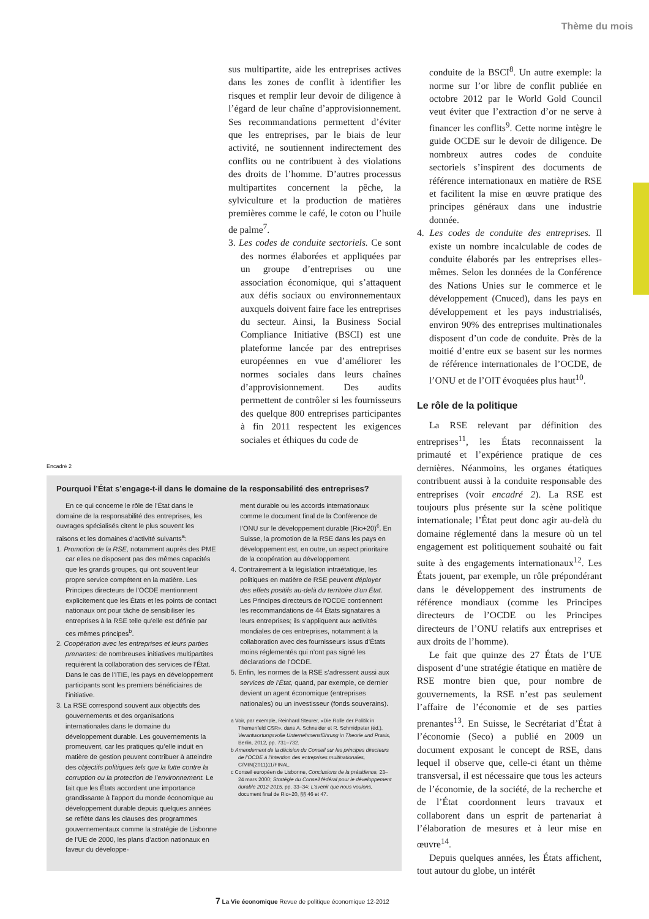Thème du mois
sus multipartite, aide les entreprises actives dans les zones de conflit à identifier les risques et remplir leur devoir de diligence à l’égard de leur chaîne d’approvisionnement. Ses recommandations permettent d’éviter que les entreprises, par le biais de leur activité, ne soutiennent indirectement des conflits ou ne contribuent à des violations des droits de l’homme. D’autres processus multipartites concernent la pêche, la sylviculture et la production de matières premières comme le café, le coton ou l’huile de palme<sup>7</sup>.
3. Les codes de conduite sectoriels. Ce sont des normes élaborées et appliquées par un groupe d’entreprises ou une association économique, qui s’attaquent aux défis sociaux ou environnementaux auxquels doivent faire face les entreprises du secteur. Ainsi, la Business Social Compliance Initiative (BSCI) est une plateforme lancée par des entreprises européennes en vue d’améliorer les normes sociales dans leurs chaînes d’approvisionnement. Des audits permettent de contrôler si les fournisseurs des quelque 800 entreprises participantes à fin 2011 respectent les exigences sociales et éthiques du code de
conduite de la BSCI<sup>8</sup>. Un autre exemple: la norme sur l’or libre de conflit publiée en octobre 2012 par le World Gold Council veut éviter que l’extraction d’or ne serve à financer les conflits<sup>9</sup>. Cette norme intègre le guide OCDE sur le devoir de diligence. De nombreux autres codes de conduite sectoriels s’inspirent des documents de référence internationaux en matière de RSE et facilitent la mise en œuvre pratique des principes généraux dans une industrie donnée.
4. Les codes de conduite des entreprises. Il existe un nombre incalculable de codes de conduite élaborés par les entreprises elles-mêmes. Selon les données de la Conférence des Nations Unies sur le commerce et le développement (Cnuced), dans les pays en développement et les pays industrialisés, environ 90% des entreprises multinationales disposent d’un code de conduite. Près de la moitié d’entre eux se basent sur les normes de référence internationales de l’OCDE, de l’ONU et de l’OIT évoquées plus haut<sup>10</sup>.
Le rôle de la politique
La RSE relevant par définition des entreprises<sup>11</sup>, les États reconnaissent la primauté et l’expérience pratique de ces dernières. Néanmoins, les organes étatiques contribuent aussi à la conduite responsable des entreprises (voir encadré 2). La RSE est toujours plus présente sur la scène politique internationale; l’État peut donc agir au-delà du domaine réglementé dans la mesure où un tel engagement est politiquement souhaité ou fait suite à des engagements internationaux<sup>12</sup>. Les États jouent, par exemple, un rôle prépondérant dans le développement des instruments de référence mondiaux (comme les Principes directeurs de l’OCDE ou les Principes directeurs de l’ONU relatifs aux entreprises et aux droits de l’homme).
Le fait que quinze des 27 États de l’UE disposent d’une stratégie étatique en matière de RSE montre bien que, pour nombre de gouvernements, la RSE n’est pas seulement l’affaire de l’économie et de ses parties prenantes<sup>13</sup>. En Suisse, le Secrétariat d’État à l’économie (Seco) a publié en 2009 un document exposant le concept de RSE, dans lequel il observe que, celle-ci étant un thème transversal, il est nécessaire que tous les acteurs de l’économie, de la société, de la recherche et de l’État coordonnent leurs travaux et collaborent dans un esprit de partenariat à l’élaboration de mesures et à leur mise en œuvre<sup>14</sup>.
Depuis quelques années, les États affichent, tout autour du globe, un intérêt
Encadré 2
Pourquoi l’État s’engage-t-il dans le domaine de la responsabilité des entreprises?
En ce qui concerne le rôle de l’État dans le domaine de la responsabilité des entreprises, les ouvrages spécialisés citent le plus souvent les raisons et les domaines d’activité suivants<sup>a</sup>:
1. Promotion de la RSE, notamment auprès des PME car elles ne disposent pas des mêmes capacités que les grands groupes, qui ont souvent leur propre service compétent en la matière. Les Principes directeurs de l’OCDE mentionnent explicitement que les États et les points de contact nationaux ont pour tâche de sensibiliser les entreprises à la RSE telle qu’elle est définie par ces mêmes principes<sup>b</sup>.
2. Coopération avec les entreprises et leurs parties prenantes: de nombreuses initiatives multipartites requièrent la collaboration des services de l’État. Dans le cas de l’ITIE, les pays en développement participants sont les premiers bénéficiaires de l’initiative.
3. La RSE correspond souvent aux objectifs des gouvernements et des organisations internationales dans le domaine du développement durable. Les gouvernements la promeuvent, car les pratiques qu’elle induit en matière de gestion peuvent contribuer à atteindre des objectifs politiques tels que la lutte contre la corruption ou la protection de l’environnement. Le fait que les États accordent une importance grandissante à l’apport du monde économique au développement durable depuis quelques années se reflète dans les clauses des programmes gouvernementaux comme la stratégie de Lisbonne de l’UE de 2000, les plans d’action nationaux en faveur du développe-
ment durable ou les accords internationaux comme le document final de la Conférence de l’ONU sur le développement durable (Rio+20)<sup>c</sup>. En Suisse, la promotion de la RSE dans les pays en développement est, en outre, un aspect prioritaire de la coopération au développement.
4. Contrairement à la législation intraétatique, les politiques en matière de RSE peuvent déployer des effets positifs au-delà du territoire d’un État. Les Principes directeurs de l’OCDE contiennent les recommandations de 44 États signataires à leurs entreprises; ils s’appliquent aux activités mondiales de ces entreprises, notamment à la collaboration avec des fournisseurs issus d’États moins réglementés qui n’ont pas signé les déclarations de l’OCDE.
5. Enfin, les normes de la RSE s’adressent aussi aux services de l’État, quand, par exemple, ce dernier devient un agent économique (entreprises nationales) ou un investisseur (fonds souverains).
a Voir, par exemple, Reinhard Steurer, «Die Rolle der Politik in Themenfeld CSR», dans A. Schneider et R. Schmidpeter (éd.), Verantwortungsvolle Unternehmensführung in Theorie und Praxis, Berlin, 2012, pp. 731–732.
b Amendement de la décision du Conseil sur les principes directeurs de l’OCDE à l’intention des entreprises multinationales, C/MIN(2011)11/FINAL.
c Conseil européen de Lisbonne, Conclusions de la présidence, 23–24 mars 2000; Stratégie du Conseil fédéral pour le développement durable 2012-2015, pp. 33–34; L’avenir que nous voulons, document final de Rio+20, §§ 46 et 47.
7 La Vie économique Revue de politique économique 12-2012